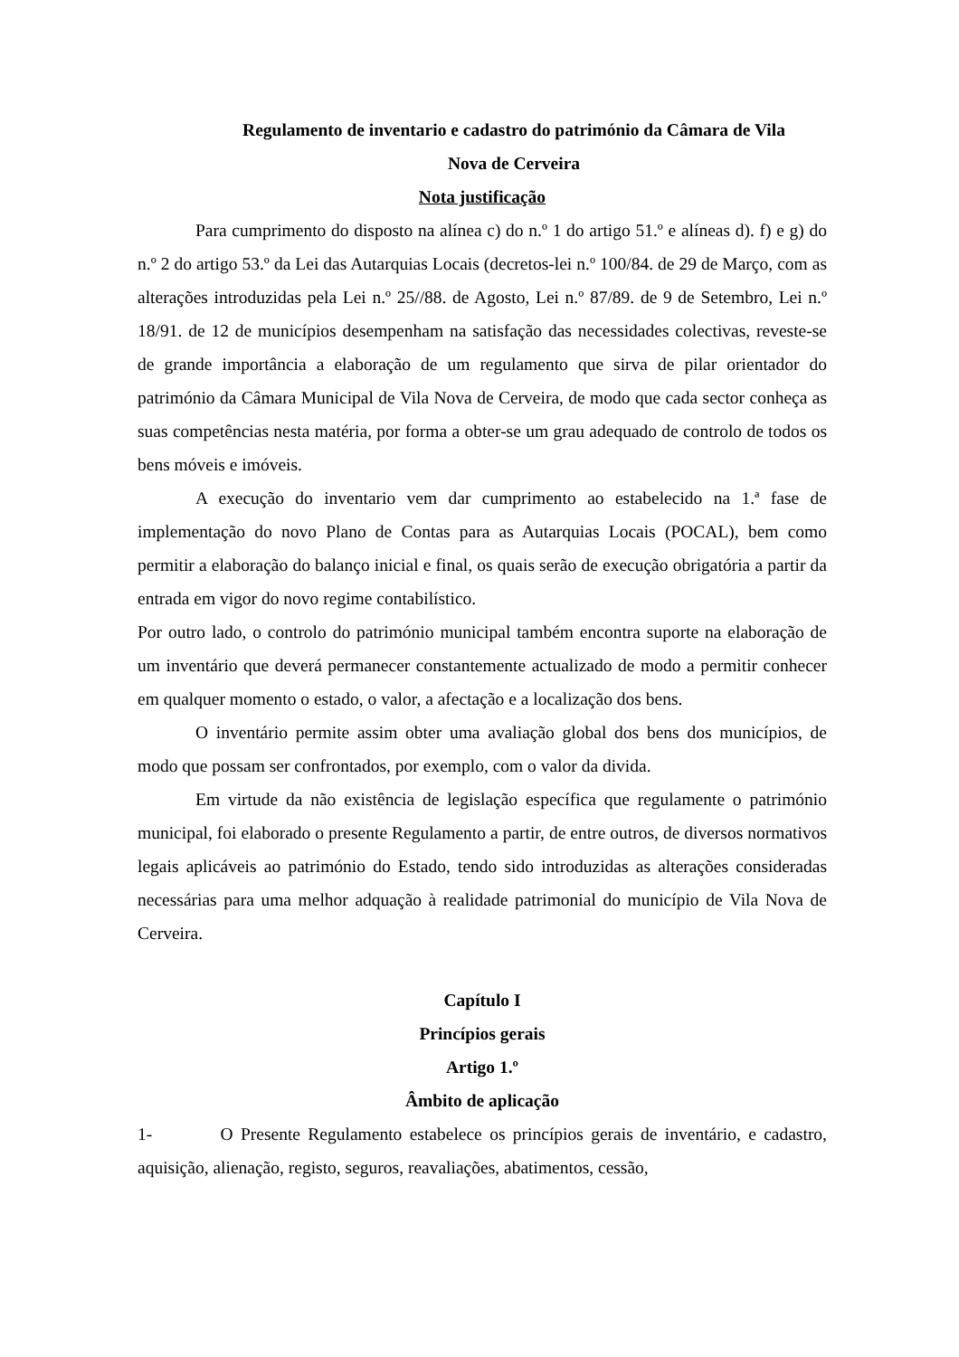Regulamento de inventario e cadastro do património da Câmara de Vila
Nova de Cerveira
Nota justificação
Para cumprimento do disposto na alínea c) do n.º 1 do artigo 51.º e alíneas d). f) e g) do n.º 2 do artigo 53.º da Lei das Autarquias Locais (decretos-lei n.º 100/84. de 29 de Março, com as alterações introduzidas pela Lei n.º 25//88. de Agosto, Lei n.º 87/89. de 9 de Setembro, Lei n.º 18/91. de 12 de municípios desempenham na satisfação das necessidades colectivas, reveste-se de grande importância a elaboração de um regulamento que sirva de pilar orientador do património da Câmara Municipal de Vila Nova de Cerveira, de modo que cada sector conheça as suas competências nesta matéria, por forma a obter-se um grau adequado de controlo de todos os bens móveis e imóveis.
A execução do inventario vem dar cumprimento ao estabelecido na 1.ª fase de implementação do novo Plano de Contas para as Autarquias Locais (POCAL), bem como permitir a elaboração do balanço inicial e final, os quais serão de execução obrigatória a partir da entrada em vigor do novo regime contabilístico.
Por outro lado, o controlo do património municipal também encontra suporte na elaboração de um inventário que deverá permanecer constantemente actualizado de modo a permitir conhecer em qualquer momento o estado, o valor, a afectação e a localização dos bens.
O inventário permite assim obter uma avaliação global dos bens dos municípios, de modo que possam ser confrontados, por exemplo, com o valor da divida.
Em virtude da não existência de legislação específica que regulamente o património municipal, foi elaborado o presente Regulamento a partir, de entre outros, de diversos normativos legais aplicáveis ao património do Estado, tendo sido introduzidas as alterações consideradas necessárias para uma melhor adquação à realidade patrimonial do município de Vila Nova de Cerveira.
Capítulo I
Princípios gerais
Artigo 1.º
Âmbito de aplicação
1- O Presente Regulamento estabelece os princípios gerais de inventário, e cadastro, aquisição, alienação, registo, seguros, reavaliações, abatimentos, cessão,